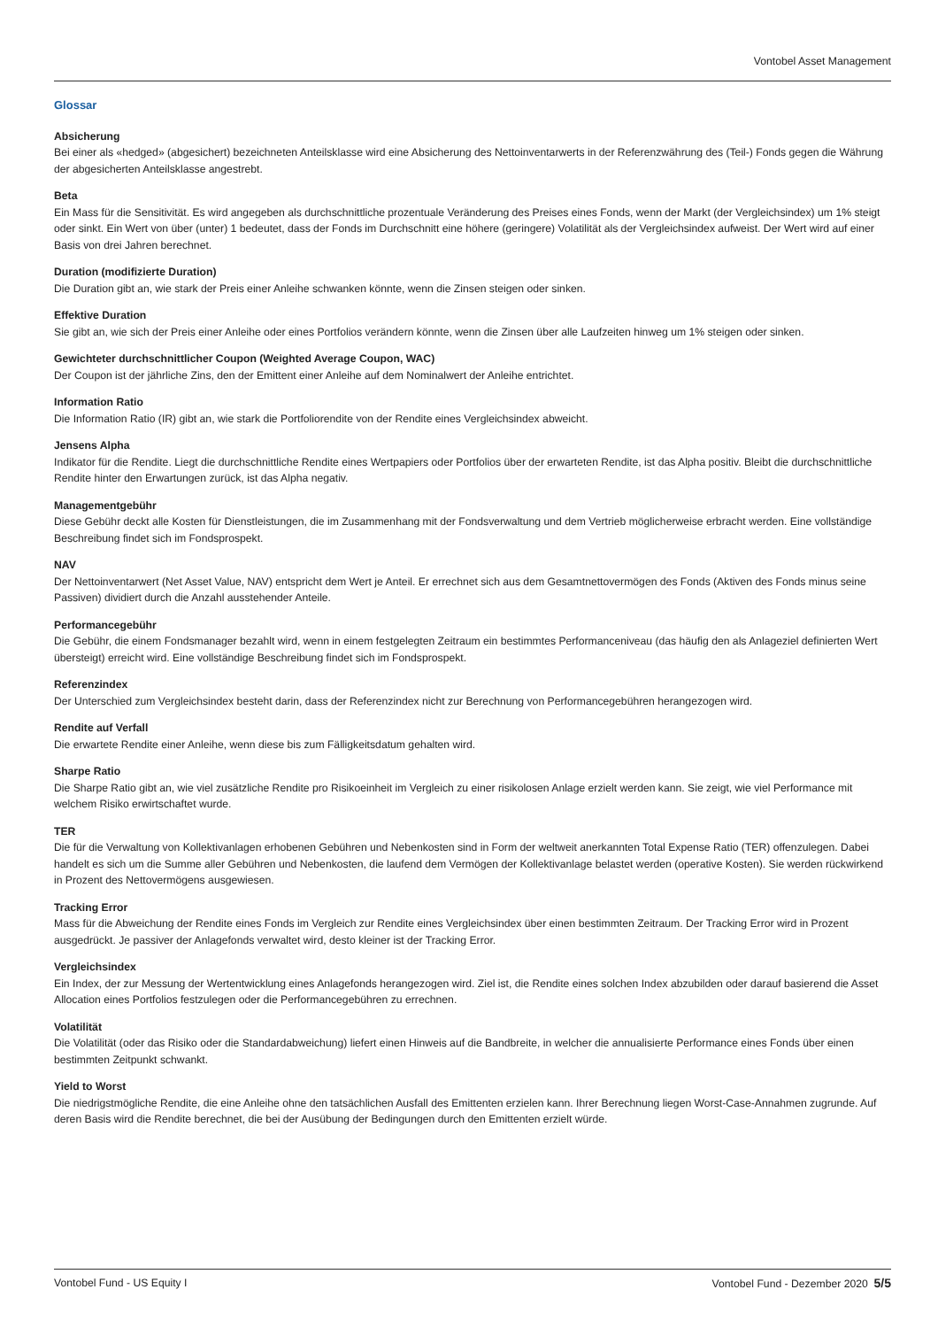Vontobel Asset Management
Glossar
Absicherung
Bei einer als «hedged» (abgesichert) bezeichneten Anteilsklasse wird eine Absicherung des Nettoinventarwerts in der Referenzwährung des (Teil-) Fonds gegen die Währung der abgesicherten Anteilsklasse angestrebt.
Beta
Ein Mass für die Sensitivität. Es wird angegeben als durchschnittliche prozentuale Veränderung des Preises eines Fonds, wenn der Markt (der Vergleichsindex) um 1% steigt oder sinkt. Ein Wert von über (unter) 1 bedeutet, dass der Fonds im Durchschnitt eine höhere (geringere) Volatilität als der Vergleichsindex aufweist. Der Wert wird auf einer Basis von drei Jahren berechnet.
Duration (modifizierte Duration)
Die Duration gibt an, wie stark der Preis einer Anleihe schwanken könnte, wenn die Zinsen steigen oder sinken.
Effektive Duration
Sie gibt an, wie sich der Preis einer Anleihe oder eines Portfolios verändern könnte, wenn die Zinsen über alle Laufzeiten hinweg um 1% steigen oder sinken.
Gewichteter durchschnittlicher Coupon (Weighted Average Coupon, WAC)
Der Coupon ist der jährliche Zins, den der Emittent einer Anleihe auf dem Nominalwert der Anleihe entrichtet.
Information Ratio
Die Information Ratio (IR) gibt an, wie stark die Portfoliorendite von der Rendite eines Vergleichsindex abweicht.
Jensens Alpha
Indikator für die Rendite. Liegt die durchschnittliche Rendite eines Wertpapiers oder Portfolios über der erwarteten Rendite, ist das Alpha positiv. Bleibt die durchschnittliche Rendite hinter den Erwartungen zurück, ist das Alpha negativ.
Managementgebühr
Diese Gebühr deckt alle Kosten für Dienstleistungen, die im Zusammenhang mit der Fondsverwaltung und dem Vertrieb möglicherweise erbracht werden. Eine vollständige Beschreibung findet sich im Fondsprospekt.
NAV
Der Nettoinventarwert (Net Asset Value, NAV) entspricht dem Wert je Anteil. Er errechnet sich aus dem Gesamtnettovermögen des Fonds (Aktiven des Fonds minus seine Passiven) dividiert durch die Anzahl ausstehender Anteile.
Performancegebühr
Die Gebühr, die einem Fondsmanager bezahlt wird, wenn in einem festgelegten Zeitraum ein bestimmtes Performanceniveau (das häufig den als Anlageziel definierten Wert übersteigt) erreicht wird. Eine vollständige Beschreibung findet sich im Fondsprospekt.
Referenzindex
Der Unterschied zum Vergleichsindex besteht darin, dass der Referenzindex nicht zur Berechnung von Performancegebühren herangezogen wird.
Rendite auf Verfall
Die erwartete Rendite einer Anleihe, wenn diese bis zum Fälligkeitsdatum gehalten wird.
Sharpe Ratio
Die Sharpe Ratio gibt an, wie viel zusätzliche Rendite pro Risikoeinheit im Vergleich zu einer risikolosen Anlage erzielt werden kann. Sie zeigt, wie viel Performance mit welchem Risiko erwirtschaftet wurde.
TER
Die für die Verwaltung von Kollektivanlagen erhobenen Gebühren und Nebenkosten sind in Form der weltweit anerkannten Total Expense Ratio (TER) offenzulegen. Dabei handelt es sich um die Summe aller Gebühren und Nebenkosten, die laufend dem Vermögen der Kollektivanlage belastet werden (operative Kosten). Sie werden rückwirkend in Prozent des Nettovermögens ausgewiesen.
Tracking Error
Mass für die Abweichung der Rendite eines Fonds im Vergleich zur Rendite eines Vergleichsindex über einen bestimmten Zeitraum. Der Tracking Error wird in Prozent ausgedrückt. Je passiver der Anlagefonds verwaltet wird, desto kleiner ist der Tracking Error.
Vergleichsindex
Ein Index, der zur Messung der Wertentwicklung eines Anlagefonds herangezogen wird. Ziel ist, die Rendite eines solchen Index abzubilden oder darauf basierend die Asset Allocation eines Portfolios festzulegen oder die Performancegebühren zu errechnen.
Volatilität
Die Volatilität (oder das Risiko oder die Standardabweichung) liefert einen Hinweis auf die Bandbreite, in welcher die annualisierte Performance eines Fonds über einen bestimmten Zeitpunkt schwankt.
Yield to Worst
Die niedrigstmögliche Rendite, die eine Anleihe ohne den tatsächlichen Ausfall des Emittenten erzielen kann. Ihrer Berechnung liegen Worst-Case-Annahmen zugrunde. Auf deren Basis wird die Rendite berechnet, die bei der Ausübung der Bedingungen durch den Emittenten erzielt würde.
Vontobel Fund - US Equity I Vontobel Fund - Dezember 2020 5/5